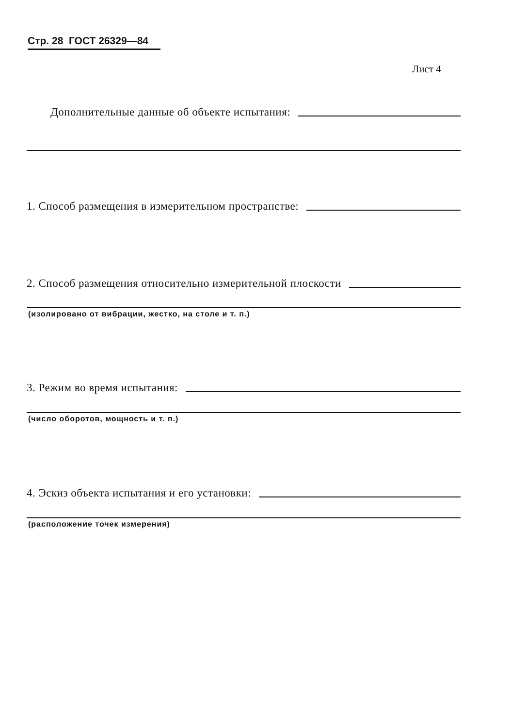Стр. 28 ГОСТ 26329—84
Лист 4
Дополнительные данные об объекте испытания:
1. Способ размещения в измерительном пространстве:
2. Способ размещения относительно измерительной плоскости
(изолировано от вибрации, жестко, на столе и т. п.)
3. Режим во время испытания:
(число оборотов, мощность и т. п.)
4. Эскиз объекта испытания и его установки:
(расположение точек измерения)